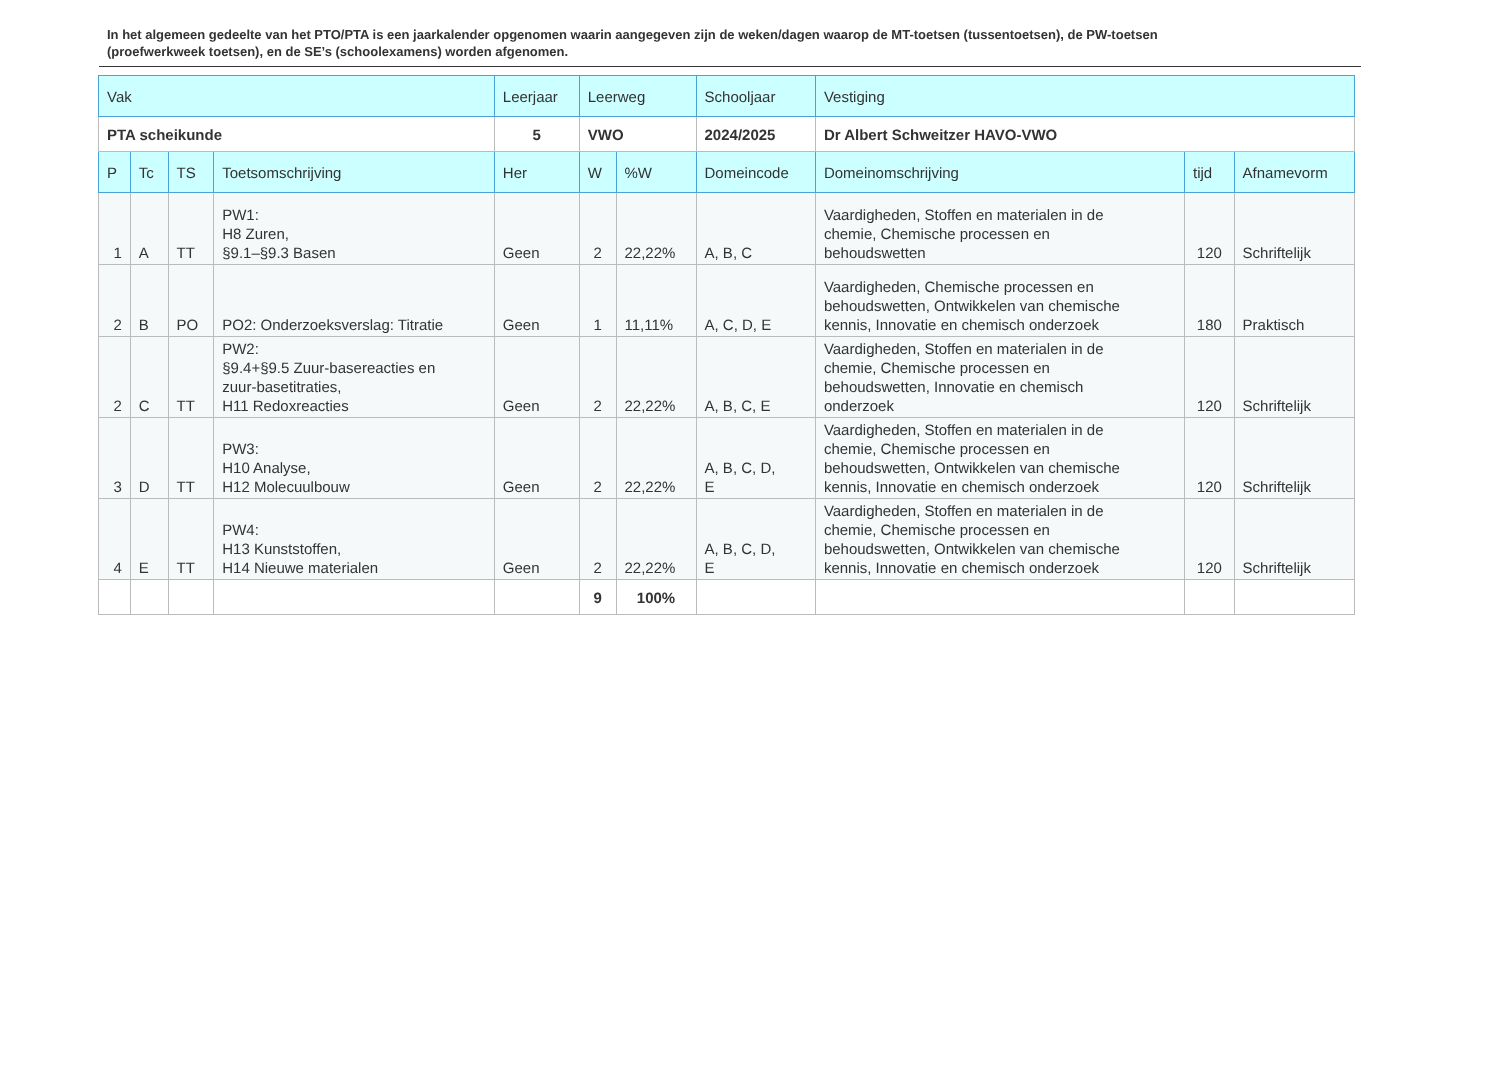In het algemeen gedeelte van het PTO/PTA is een jaarkalender opgenomen waarin aangegeven zijn de weken/dagen waarop de MT-toetsen (tussentoetsen), de PW-toetsen (proefwerkweek toetsen), en de SE’s (schoolexamens) worden afgenomen.
| Vak | | | | Leerjaar | Leerweg | | Schooljaar | Vestiging | | |
| --- | --- | --- | --- | --- | --- | --- | --- | --- | --- | --- |
| PTA scheikunde | | | | 5 | VWO | | 2024/2025 | Dr Albert Schweitzer HAVO-VWO | | |
| P | Tc | TS | Toetsomschrijving | Her | W | %W | Domeincode | Domeinomschrijving | tijd | Afnamevorm |
| 1 | A | TT | PW1: H8 Zuren, §9.1–§9.3 Basen | Geen | 2 | 22,22% | A, B, C | Vaardigheden, Stoffen en materialen in de chemie, Chemische processen en behoudswetten | 120 | Schriftelijk |
| 2 | B | PO | PO2: Onderzoeksverslag: Titratie | Geen | 1 | 11,11% | A, C, D, E | Vaardigheden, Chemische processen en behoudswetten, Ontwikkelen van chemische kennis, Innovatie en chemisch onderzoek | 180 | Praktisch |
| 2 | C | TT | PW2: §9.4+§9.5 Zuur-basereacties en zuur-basetitraties, H11 Redoxreacties | Geen | 2 | 22,22% | A, B, C, E | Vaardigheden, Stoffen en materialen in de chemie, Chemische processen en behoudswetten, Innovatie en chemisch onderzoek | 120 | Schriftelijk |
| 3 | D | TT | PW3: H10 Analyse, H12 Molecuulbouw | Geen | 2 | 22,22% | A, B, C, D, E | Vaardigheden, Stoffen en materialen in de chemie, Chemische processen en behoudswetten, Ontwikkelen van chemische kennis, Innovatie en chemisch onderzoek | 120 | Schriftelijk |
| 4 | E | TT | PW4: H13 Kunststoffen, H14 Nieuwe materialen | Geen | 2 | 22,22% | A, B, C, D, E | Vaardigheden, Stoffen en materialen in de chemie, Chemische processen en behoudswetten, Ontwikkelen van chemische kennis, Innovatie en chemisch onderzoek | 120 | Schriftelijk |
| | | | | | 9 | 100% | | | | |